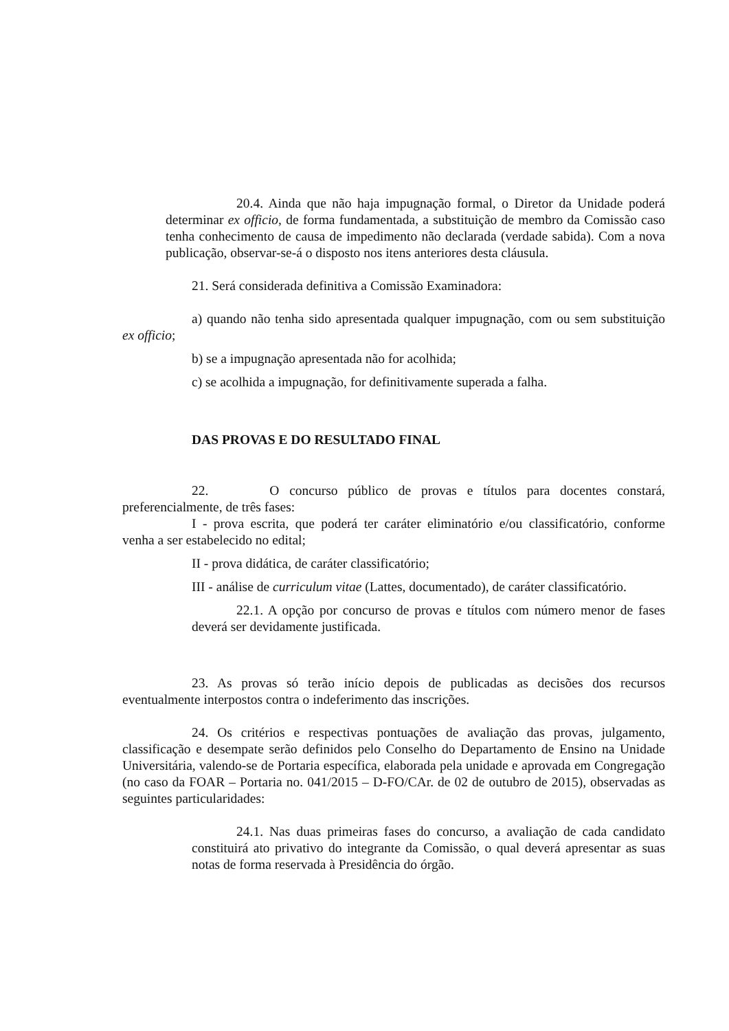20.4. Ainda que não haja impugnação formal, o Diretor da Unidade poderá determinar ex officio, de forma fundamentada, a substituição de membro da Comissão caso tenha conhecimento de causa de impedimento não declarada (verdade sabida). Com a nova publicação, observar-se-á o disposto nos itens anteriores desta cláusula.
21. Será considerada definitiva a Comissão Examinadora:
a) quando não tenha sido apresentada qualquer impugnação, com ou sem substituição ex officio;
b) se a impugnação apresentada não for acolhida;
c) se acolhida a impugnação, for definitivamente superada a falha.
DAS PROVAS E DO RESULTADO FINAL
22. O concurso público de provas e títulos para docentes constará, preferencialmente, de três fases:
I - prova escrita, que poderá ter caráter eliminatório e/ou classificatório, conforme venha a ser estabelecido no edital;
II - prova didática, de caráter classificatório;
III - análise de curriculum vitae (Lattes, documentado), de caráter classificatório.
22.1. A opção por concurso de provas e títulos com número menor de fases deverá ser devidamente justificada.
23. As provas só terão início depois de publicadas as decisões dos recursos eventualmente interpostos contra o indeferimento das inscrições.
24. Os critérios e respectivas pontuações de avaliação das provas, julgamento, classificação e desempate serão definidos pelo Conselho do Departamento de Ensino na Unidade Universitária, valendo-se de Portaria específica, elaborada pela unidade e aprovada em Congregação (no caso da FOAR – Portaria no. 041/2015 – D-FO/CAr. de 02 de outubro de 2015), observadas as seguintes particularidades:
24.1. Nas duas primeiras fases do concurso, a avaliação de cada candidato constituirá ato privativo do integrante da Comissão, o qual deverá apresentar as suas notas de forma reservada à Presidência do órgão.